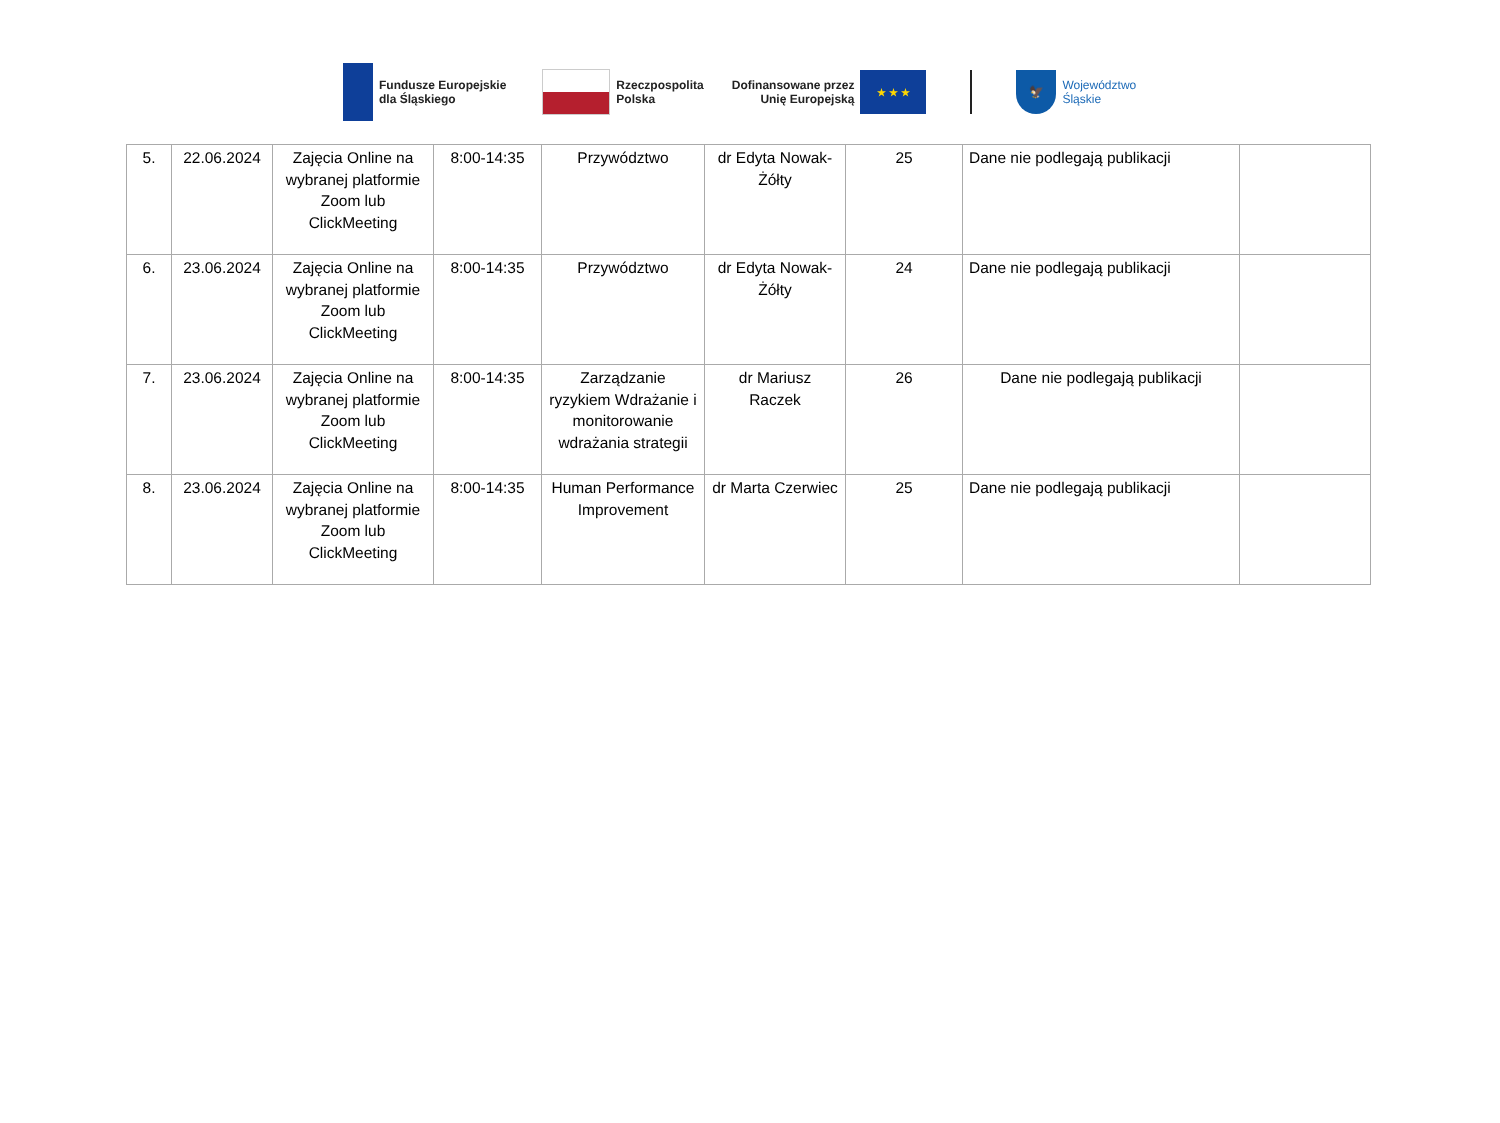Fundusze Europejskie
dla Śląskiego
Rzeczpospolita
Polska
Dofinansowane przez
Unię Europejską
★ ★ ★
🦅
Województwo
Śląskie
| 5. | 22.06.2024 | Zajęcia Online na wybranej platformie Zoom lub ClickMeeting | 8:00-14:35 | Przywództwo | dr Edyta Nowak-Żółty | 25 | Dane nie podlegają publikacji | |
| 6. | 23.06.2024 | Zajęcia Online na wybranej platformie Zoom lub ClickMeeting | 8:00-14:35 | Przywództwo | dr Edyta Nowak-Żółty | 24 | Dane nie podlegają publikacji | |
| 7. | 23.06.2024 | Zajęcia Online na wybranej platformie Zoom lub ClickMeeting | 8:00-14:35 | Zarządzanie ryzykiem Wdrażanie i monitorowanie wdrażania strategii | dr Mariusz Raczek | 26 | Dane nie podlegają publikacji | |
| 8. | 23.06.2024 | Zajęcia Online na wybranej platformie Zoom lub ClickMeeting | 8:00-14:35 | Human Performance Improvement | dr Marta Czerwiec | 25 | Dane nie podlegają publikacji | |